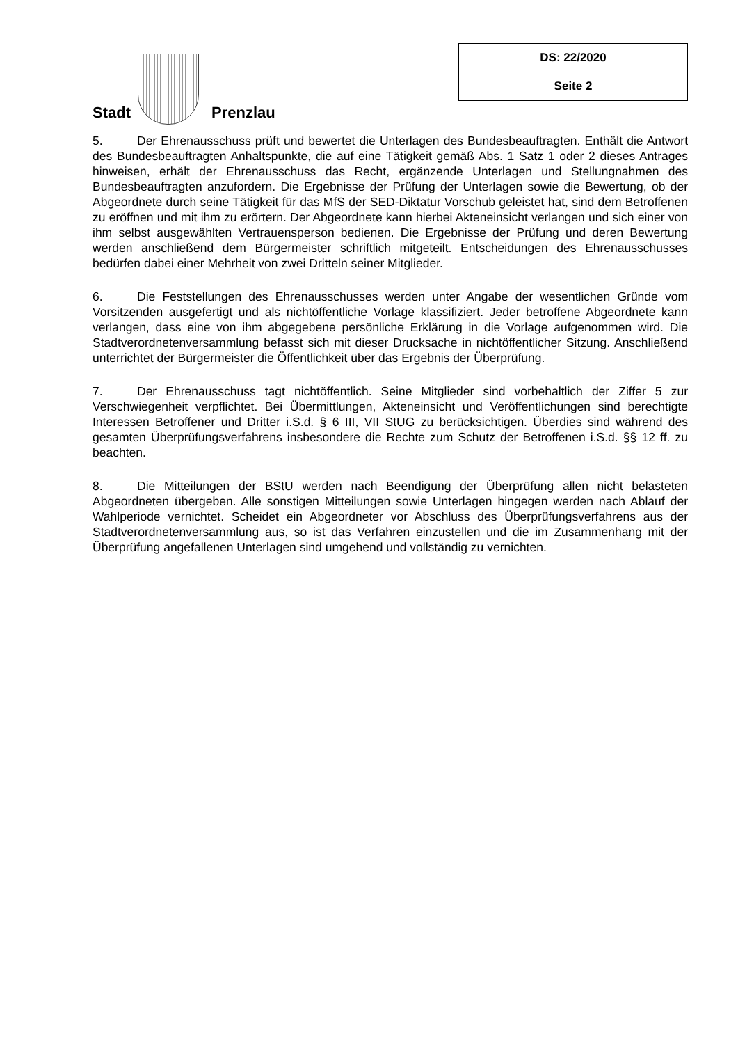Stadt
Prenzlau
| DS: 22/2020 |
| Seite 2 |
5. Der Ehrenausschuss prüft und bewertet die Unterlagen des Bundesbeauftragten. Enthält die Antwort des Bundesbeauftragten Anhaltspunkte, die auf eine Tätigkeit gemäß Abs. 1 Satz 1 oder 2 dieses Antrages hinweisen, erhält der Ehrenausschuss das Recht, ergänzende Unterlagen und Stellungnahmen des Bundesbeauftragten anzufordern. Die Ergebnisse der Prüfung der Unterlagen sowie die Bewertung, ob der Abgeordnete durch seine Tätigkeit für das MfS der SED-Diktatur Vorschub geleistet hat, sind dem Betroffenen zu eröffnen und mit ihm zu erörtern. Der Abgeordnete kann hierbei Akteneinsicht verlangen und sich einer von ihm selbst ausgewählten Vertrauensperson bedienen. Die Ergebnisse der Prüfung und deren Bewertung werden anschließend dem Bürgermeister schriftlich mitgeteilt. Entscheidungen des Ehrenausschusses bedürfen dabei einer Mehrheit von zwei Dritteln seiner Mitglieder.
6. Die Feststellungen des Ehrenausschusses werden unter Angabe der wesentlichen Gründe vom Vorsitzenden ausgefertigt und als nichtöffentliche Vorlage klassifiziert. Jeder betroffene Abgeordnete kann verlangen, dass eine von ihm abgegebene persönliche Erklärung in die Vorlage aufgenommen wird. Die Stadtverordnetenversammlung befasst sich mit dieser Drucksache in nichtöffentlicher Sitzung. Anschließend unterrichtet der Bürgermeister die Öffentlichkeit über das Ergebnis der Überprüfung.
7. Der Ehrenausschuss tagt nichtöffentlich. Seine Mitglieder sind vorbehaltlich der Ziffer 5 zur Verschwiegenheit verpflichtet. Bei Übermittlungen, Akteneinsicht und Veröffentlichungen sind berechtigte Interessen Betroffener und Dritter i.S.d. § 6 III, VII StUG zu berücksichtigen. Überdies sind während des gesamten Überprüfungsverfahrens insbesondere die Rechte zum Schutz der Betroffenen i.S.d. §§ 12 ff. zu beachten.
8. Die Mitteilungen der BStU werden nach Beendigung der Überprüfung allen nicht belasteten Abgeordneten übergeben. Alle sonstigen Mitteilungen sowie Unterlagen hingegen werden nach Ablauf der Wahlperiode vernichtet. Scheidet ein Abgeordneter vor Abschluss des Überprüfungsverfahrens aus der Stadtverordnetenversammlung aus, so ist das Verfahren einzustellen und die im Zusammenhang mit der Überprüfung angefallenen Unterlagen sind umgehend und vollständig zu vernichten.